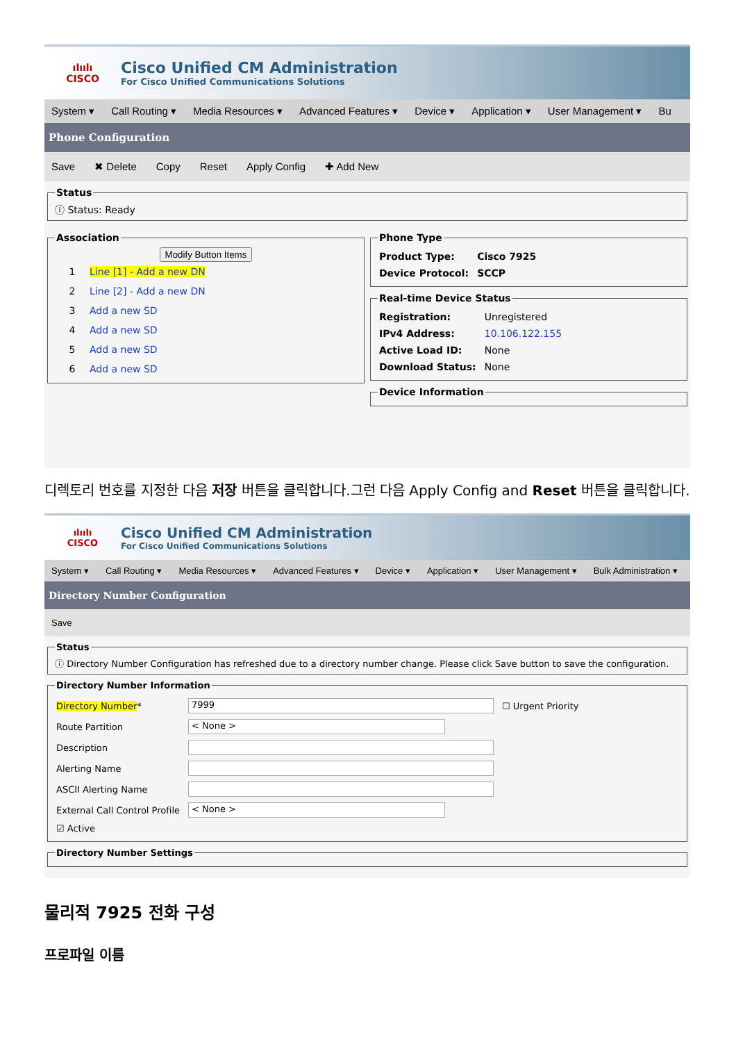ılıılı
CISCO
Cisco Unified CM Administration
For Cisco Unified Communications Solutions
System ▾ Call Routing ▾ Media Resources ▾ Advanced Features ▾ Device ▾ Application ▾ User Management ▾ Bu
Phone Configuration
Save ✖ Delete Copy Reset Apply Config ✚ Add New
Statusⓘ Status: Ready
Association
Modify Button Items
1 Line [1] - Add a new DN
2 Line [2] - Add a new DN
3 Add a new SD
4 Add a new SD
5 Add a new SD
6 Add a new SD
Phone Type
| Product Type: | Cisco 7925 |
| Device Protocol: | SCCP |
Real-time Device Status
| Registration: | Unregistered |
| IPv4 Address: | 10.106.122.155 |
| Active Load ID: | None |
| Download Status: | None |
Device Information
디렉토리 번호를 지정한 다음 저장 버튼을 클릭합니다.그런 다음 Apply Config and Reset 버튼을 클릭합니다.
ılıılı
CISCO
Cisco Unified CM Administration
For Cisco Unified Communications Solutions
System ▾ Call Routing ▾ Media Resources ▾ Advanced Features ▾ Device ▾ Application ▾ User Management ▾ Bulk Administration ▾
Directory Number Configuration
Save
Statusⓘ Directory Number Configuration has refreshed due to a directory number change. Please click Save button to save the configuration. Directory Number Information
| Directory Number * | 7999 | ☐ Urgent Priority |
| Route Partition | < None > | |
| Description | | |
| Alerting Name | | |
| ASCII Alerting Name | | |
| External Call Control Profile | < None > | |
| ☑ Active | | |
Directory Number Settings
물리적 7925 전화 구성
프로파일 이름